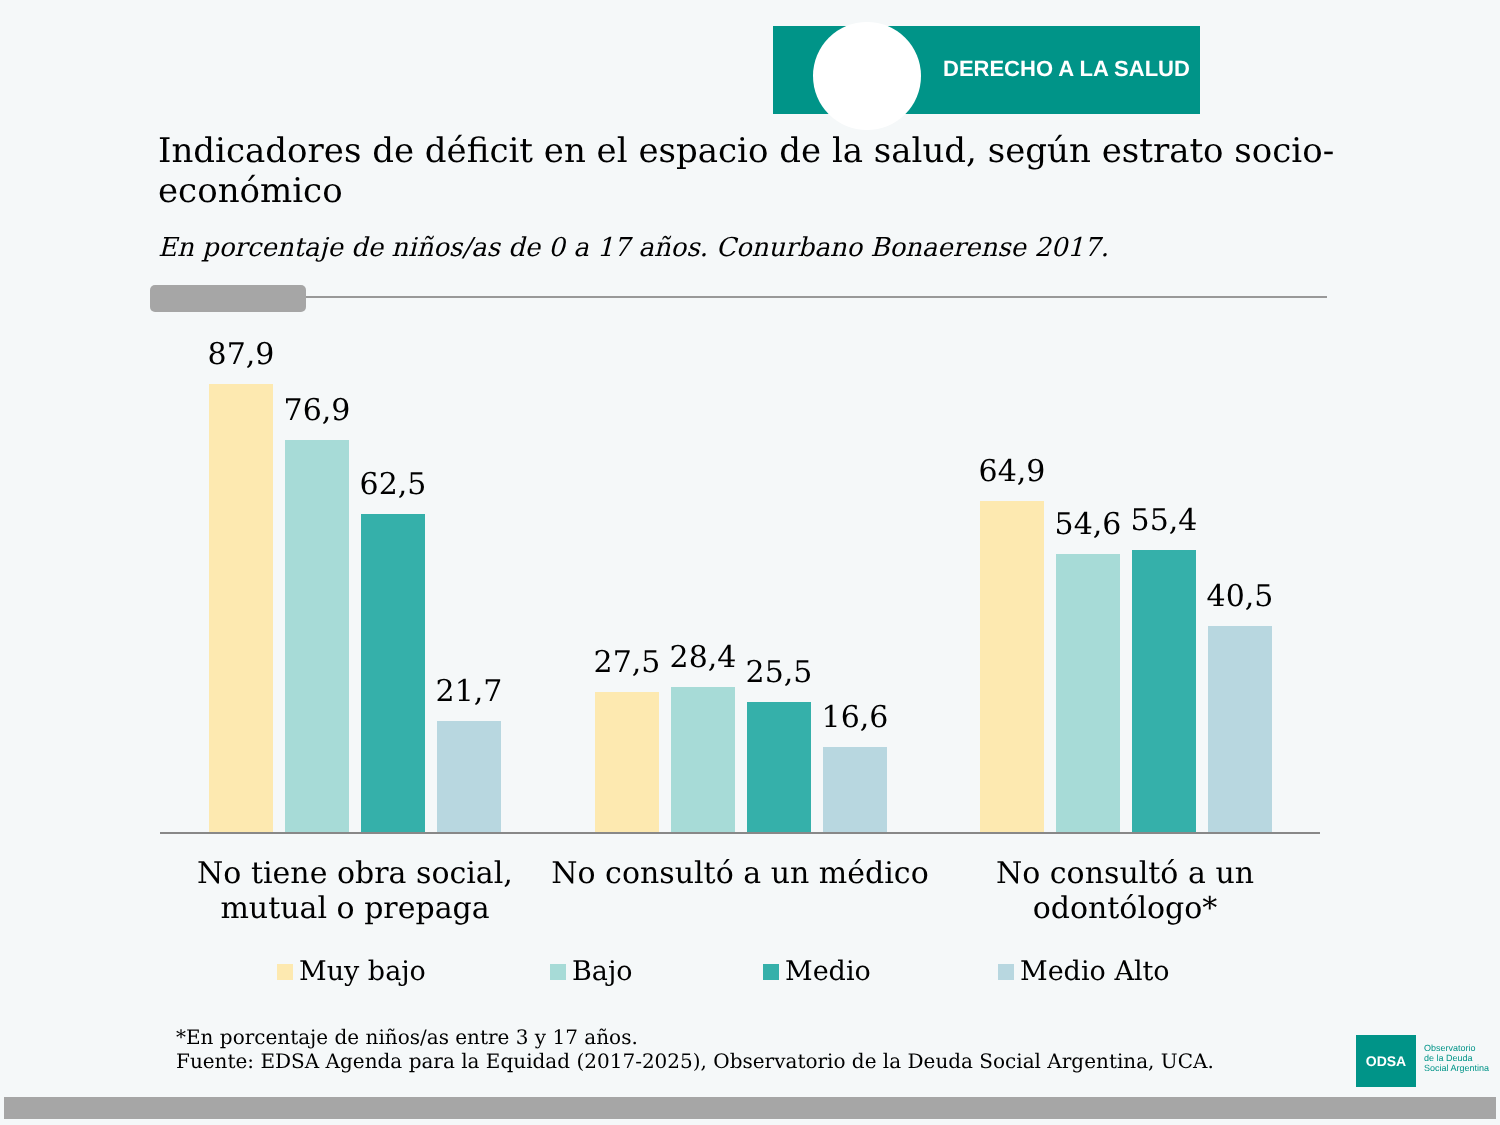DERECHO A LA SALUD
Indicadores de déficit en el espacio de la salud, según estrato socio-económico
En porcentaje de niños/as de 0 a 17 años. Conurbano Bonaerense 2017.
87,9
76,9
62,5
21,7
27,5 28,4 25,5
16,6
64,9
54,6 55,4
40,5
No tiene obra social, mutual o prepaga
No consultó a un médico
No consultó a un odontólogo*
Muy bajo Bajo Medio Medio Alto
*En porcentaje de niños/as entre 3 y 17 años.
Fuente: EDSA Agenda para la Equidad (2017-2025), Observatorio de la Deuda Social Argentina, UCA.
ODSA
Observatorio
de la Deuda
Social Argentina